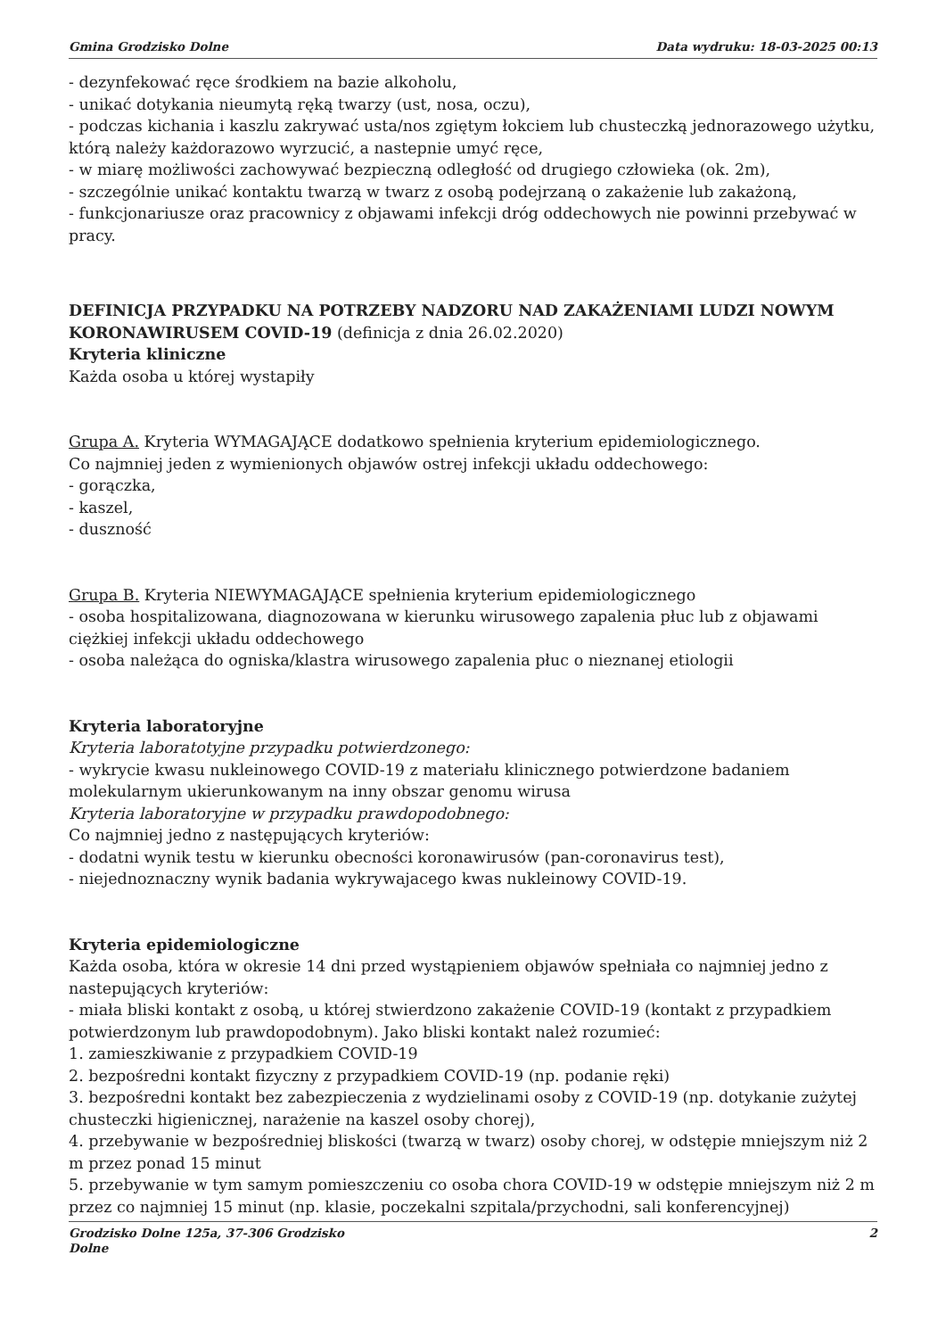Gmina Grodzisko Dolne Data wydruku: 18-03-2025 00:13
- dezynfekować ręce środkiem na bazie alkoholu,
- unikać dotykania nieumytą ręką twarzy (ust, nosa, oczu),
- podczas kichania i kaszlu zakrywać usta/nos zgiętym łokciem lub chusteczką jednorazowego użytku, którą należy każdorazowo wyrzucić, a nastepnie umyć ręce,
- w miarę możliwości zachowywać bezpieczną odległość od drugiego człowieka (ok. 2m),
- szczególnie unikać kontaktu twarzą w twarz z osobą podejrzaną o zakażenie lub zakażoną,
- funkcjonariusze oraz pracownicy z objawami infekcji dróg oddechowych nie powinni przebywać w pracy.
DEFINICJA PRZYPADKU NA POTRZEBY NADZORU NAD ZAKAŻENIAMI LUDZI NOWYM KORONAWIRUSEM COVID-19 (definicja z dnia 26.02.2020)
Kryteria kliniczne
Każda osoba u której wystapiły
Grupa A. Kryteria WYMAGAJĄCE dodatkowo spełnienia kryterium epidemiologicznego.
Co najmniej jeden z wymienionych objawów ostrej infekcji układu oddechowego:
- gorączka,
- kaszel,
- duszność
Grupa B. Kryteria NIEWYMAGAJĄCE spełnienia kryterium epidemiologicznego
- osoba hospitalizowana, diagnozowana w kierunku wirusowego zapalenia płuc lub z objawami ciężkiej infekcji układu oddechowego
- osoba należąca do ogniska/klastra wirusowego zapalenia płuc o nieznanej etiologii
Kryteria laboratoryjne
Kryteria laboratotyjne przypadku potwierdzonego:
- wykrycie kwasu nukleinowego COVID-19 z materiału klinicznego potwierdzone badaniem molekularnym ukierunkowanym na inny obszar genomu wirusa
Kryteria laboratoryjne w przypadku prawdopodobnego:
Co najmniej jedno z następujących kryteriów:
- dodatni wynik testu w kierunku obecności koronawirusów (pan-coronavirus test),
- niejednoznaczny wynik badania wykrywajacego kwas nukleinowy COVID-19.
Kryteria epidemiologiczne
Każda osoba, która w okresie 14 dni przed wystąpieniem objawów spełniała co najmniej jedno z nastepujących kryteriów:
- miała bliski kontakt z osobą, u której stwierdzono zakażenie COVID-19 (kontakt z przypadkiem potwierdzonym lub prawdopodobnym). Jako bliski kontakt należ rozumieć:
1. zamieszkiwanie z przypadkiem COVID-19
2. bezpośredni kontakt fizyczny z przypadkiem COVID-19 (np. podanie ręki)
3. bezpośredni kontakt bez zabezpieczenia z wydzielinami osoby z COVID-19 (np. dotykanie zużytej chusteczki higienicznej, narażenie na kaszel osoby chorej),
4. przebywanie w bezpośredniej bliskości (twarzą w twarz) osoby chorej, w odstępie mniejszym niż 2 m przez ponad 15 minut
5. przebywanie w tym samym pomieszczeniu co osoba chora COVID-19 w odstępie mniejszym niż 2 m przez co najmniej 15 minut (np. klasie, poczekalni szpitala/przychodni, sali konferencyjnej)
Grodzisko Dolne 125a, 37-306 Grodzisko
Dolne 2